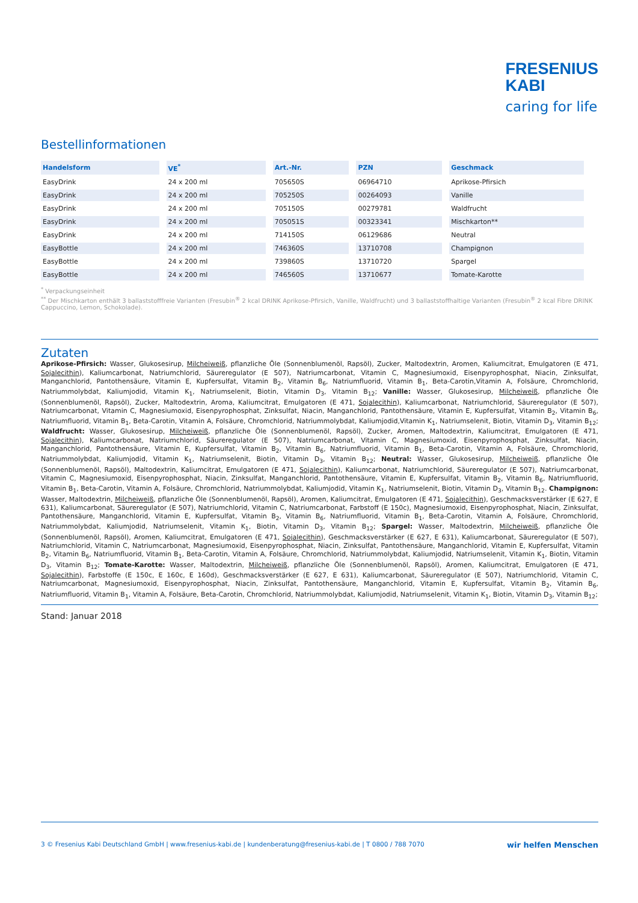FRESENIUS
KABI
caring for life
Bestellinformationen
| Handelsform | VE<sup>*</sup> | Art.-Nr. | PZN | Geschmack |
| --- | --- | --- | --- | --- |
| EasyDrink | 24 x 200 ml | 705650S | 06964710 | Aprikose-Pfirsich |
| EasyDrink | 24 x 200 ml | 705250S | 00264093 | Vanille |
| EasyDrink | 24 x 200 ml | 705150S | 00279781 | Waldfrucht |
| EasyDrink | 24 x 200 ml | 705051S | 00323341 | Mischkarton** |
| EasyDrink | 24 x 200 ml | 714150S | 06129686 | Neutral |
| EasyBottle | 24 x 200 ml | 746360S | 13710708 | Champignon |
| EasyBottle | 24 x 200 ml | 739860S | 13710720 | Spargel |
| EasyBottle | 24 x 200 ml | 746560S | 13710677 | Tomate-Karotte |
<sup>*</sup> Verpackungseinheit
<sup>**</sup> Der Mischkarton enthält 3 ballaststofffreie Varianten (Fresubin<sup>®</sup> 2 kcal DRINK Aprikose-Pfirsich, Vanille, Waldfrucht) und 3 ballaststoffhaltige Varianten (Fresubin<sup>®</sup> 2 kcal Fibre DRINK Cappuccino, Lemon, Schokolade).
Zutaten
Aprikose-Pfirsich: Wasser, Glukosesirup, Milcheiweiß, pflanzliche Öle (Sonnenblumenöl, Rapsöl), Zucker, Maltodextrin, Aromen, Kaliumcitrat, Emulgatoren (E 471, Sojalecithin), Kaliumcarbonat, Natriumchlorid, Säureregulator (E 507), Natriumcarbonat, Vitamin C, Magnesiumoxid, Eisenpyrophosphat, Niacin, Zinksulfat, Manganchlorid, Pantothensäure, Vitamin E, Kupfersulfat, Vitamin B<sub>2</sub>, Vitamin B<sub>6</sub>, Natriumfluorid, Vitamin B<sub>1</sub>, Beta-Carotin,Vitamin A, Folsäure, Chromchlorid, Natriummolybdat, Kaliumjodid, Vitamin K<sub>1</sub>, Natriumselenit, Biotin, Vitamin D<sub>3</sub>, Vitamin B<sub>12</sub>; Vanille: Wasser, Glukosesirup, Milcheiweiß, pflanzliche Öle (Sonnenblumenöl, Rapsöl), Zucker, Maltodextrin, Aroma, Kaliumcitrat, Emulgatoren (E 471, Sojalecithin), Kaliumcarbonat, Natriumchlorid, Säureregulator (E 507), Natriumcarbonat, Vitamin C, Magnesiumoxid, Eisenpyrophosphat, Zinksulfat, Niacin, Manganchlorid, Pantothensäure, Vitamin E, Kupfersulfat, Vitamin B<sub>2</sub>, Vitamin B<sub>6</sub>, Natriumfluorid, Vitamin B<sub>1</sub>, Beta-Carotin, Vitamin A, Folsäure, Chromchlorid, Natriummolybdat, Kaliumjodid,Vitamin K<sub>1</sub>, Natriumselenit, Biotin, Vitamin D<sub>3</sub>, Vitamin B<sub>12</sub>; Waldfrucht: Wasser, Glukosesirup, Milcheiweiß, pflanzliche Öle (Sonnenblumenöl, Rapsöl), Zucker, Aromen, Maltodextrin, Kaliumcitrat, Emulgatoren (E 471, Sojalecithin), Kaliumcarbonat, Natriumchlorid, Säureregulator (E 507), Natriumcarbonat, Vitamin C, Magnesiumoxid, Eisenpyrophosphat, Zinksulfat, Niacin, Manganchlorid, Pantothensäure, Vitamin E, Kupfersulfat, Vitamin B<sub>2</sub>, Vitamin B<sub>6</sub>, Natriumfluorid, Vitamin B<sub>1</sub>, Beta-Carotin, Vitamin A, Folsäure, Chromchlorid, Natriummolybdat, Kaliumjodid, Vitamin K<sub>1</sub>, Natriumselenit, Biotin, Vitamin D<sub>3</sub>, Vitamin B<sub>12</sub>; Neutral: Wasser, Glukosesirup, Milcheiweiß, pflanzliche Öle (Sonnenblumenöl, Rapsöl), Maltodextrin, Kaliumcitrat, Emulgatoren (E 471, Sojalecithin), Kaliumcarbonat, Natriumchlorid, Säureregulator (E 507), Natriumcarbonat, Vitamin C, Magnesiumoxid, Eisenpyrophosphat, Niacin, Zinksulfat, Manganchlorid, Pantothensäure, Vitamin E, Kupfersulfat, Vitamin B<sub>2</sub>, Vitamin B<sub>6</sub>, Natriumfluorid, Vitamin B<sub>1</sub>, Beta-Carotin, Vitamin A, Folsäure, Chromchlorid, Natriummolybdat, Kaliumjodid, Vitamin K<sub>1</sub>, Natriumselenit, Biotin, Vitamin D<sub>3</sub>, Vitamin B<sub>12</sub>. Champignon: Wasser, Maltodextrin, Milcheiweiß, pflanzliche Öle (Sonnenblumenöl, Rapsöl), Aromen, Kaliumcitrat, Emulgatoren (E 471, Sojalecithin), Geschmacksverstärker (E 627, E 631), Kaliumcarbonat, Säureregulator (E 507), Natriumchlorid, Vitamin C, Natriumcarbonat, Farbstoff (E 150c), Magnesiumoxid, Eisenpyrophosphat, Niacin, Zinksulfat, Pantothensäure, Manganchlorid, Vitamin E, Kupfersulfat, Vitamin B<sub>2</sub>, Vitamin B<sub>6</sub>, Natriumfluorid, Vitamin B<sub>1</sub>, Beta-Carotin, Vitamin A, Folsäure, Chromchlorid, Natriummolybdat, Kaliumjodid, Natriumselenit, Vitamin K<sub>1</sub>, Biotin, Vitamin D<sub>3</sub>, Vitamin B<sub>12</sub>; Spargel: Wasser, Maltodextrin, Milcheiweiß, pflanzliche Öle (Sonnenblumenöl, Rapsöl), Aromen, Kaliumcitrat, Emulgatoren (E 471, Sojalecithin), Geschmacksverstärker (E 627, E 631), Kaliumcarbonat, Säureregulator (E 507), Natriumchlorid, Vitamin C, Natriumcarbonat, Magnesiumoxid, Eisenpyrophosphat, Niacin, Zinksulfat, Pantothensäure, Manganchlorid, Vitamin E, Kupfersulfat, Vitamin B<sub>2</sub>, Vitamin B<sub>6</sub>, Natriumfluorid, Vitamin B<sub>1</sub>, Beta-Carotin, Vitamin A, Folsäure, Chromchlorid, Natriummolybdat, Kaliumjodid, Natriumselenit, Vitamin K<sub>1</sub>, Biotin, Vitamin D<sub>3</sub>, Vitamin B<sub>12</sub>; Tomate-Karotte: Wasser, Maltodextrin, Milcheiweiß, pflanzliche Öle (Sonnenblumenöl, Rapsöl), Aromen, Kaliumcitrat, Emulgatoren (E 471, Sojalecithin), Farbstoffe (E 150c, E 160c, E 160d), Geschmacksverstärker (E 627, E 631), Kaliumcarbonat, Säureregulator (E 507), Natriumchlorid, Vitamin C, Natriumcarbonat, Magnesiumoxid, Eisenpyrophosphat, Niacin, Zinksulfat, Pantothensäure, Manganchlorid, Vitamin E, Kupfersulfat, Vitamin B<sub>2</sub>, Vitamin B<sub>6</sub>, Natriumfluorid, Vitamin B<sub>1</sub>, Vitamin A, Folsäure, Beta-Carotin, Chromchlorid, Natriummolybdat, Kaliumjodid, Natriumselenit, Vitamin K<sub>1</sub>, Biotin, Vitamin D<sub>3</sub>, Vitamin B<sub>12</sub>;
Stand: Januar 2018
3 © Fresenius Kabi Deutschland GmbH | www.fresenius-kabi.de | kundenberatung@fresenius-kabi.de | T 0800 / 788 7070 wir helfen Menschen